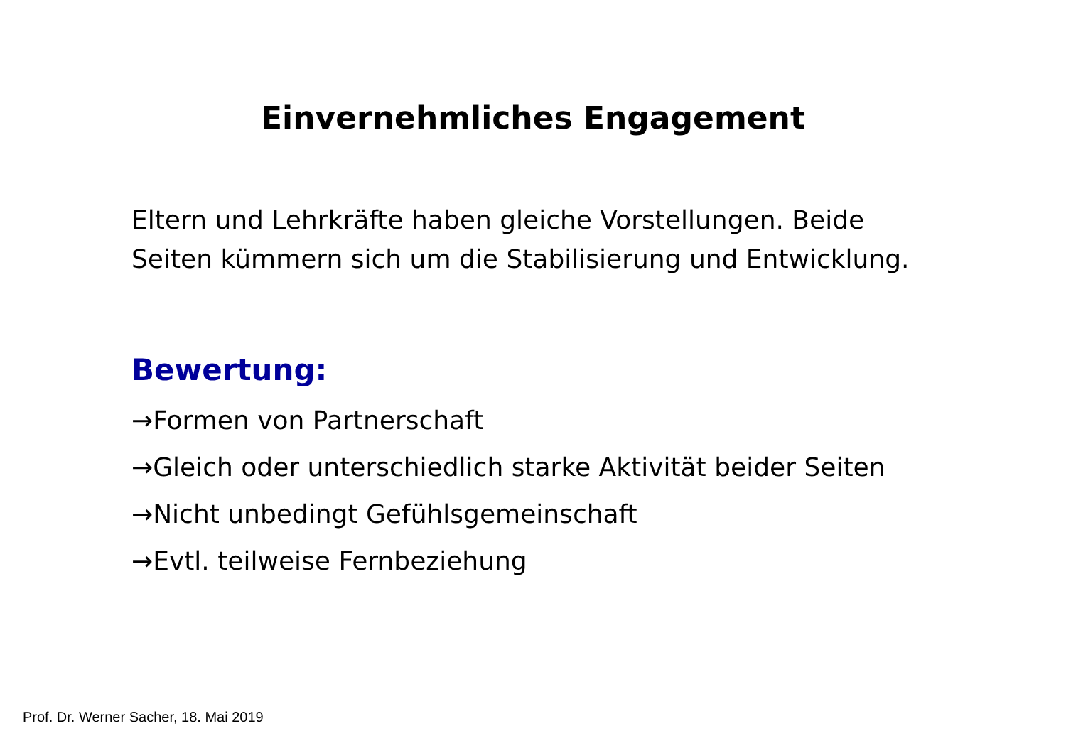Einvernehmliches Engagement
Eltern und Lehrkräfte haben gleiche Vorstellungen. Beide Seiten kümmern sich um die Stabilisierung und Entwicklung.
Bewertung:
→Formen von Partnerschaft
→Gleich oder unterschiedlich starke Aktivität beider Seiten
→Nicht unbedingt Gefühlsgemeinschaft
→Evtl. teilweise Fernbeziehung
Prof. Dr. Werner Sacher, 18. Mai 2019